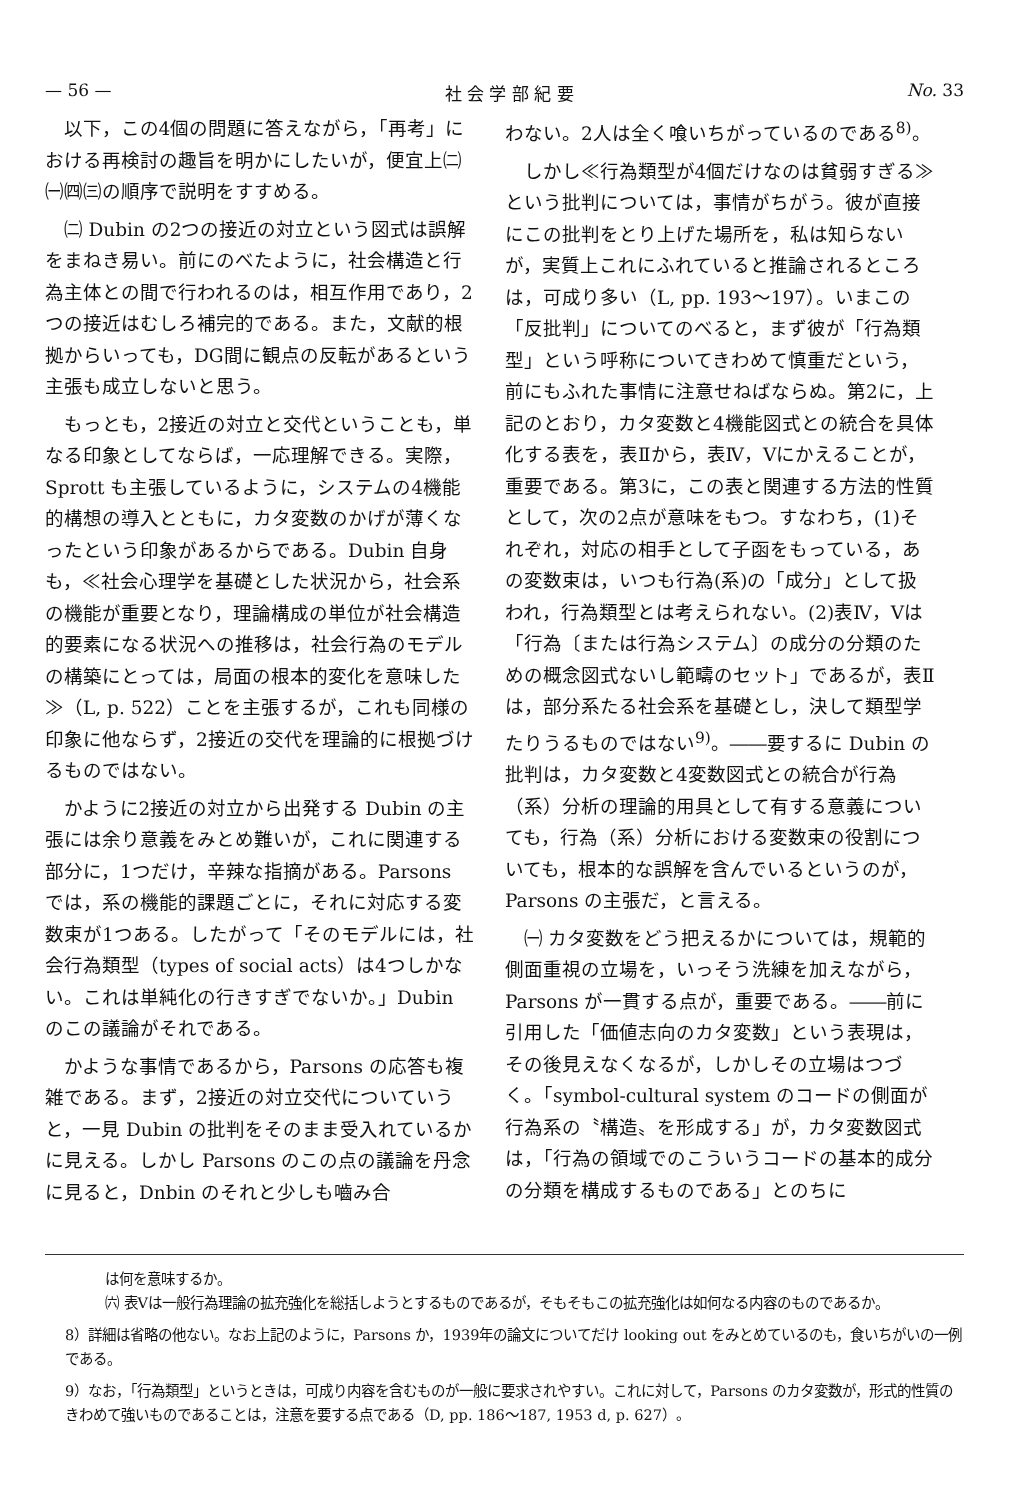— 56 — 社 会 学 部 紀 要 No. 33
以下，この4個の問題に答えながら，「再考」における再検討の趣旨を明かにしたいが，便宜上㈡㈠㈣㈢の順序で説明をすすめる。
㈡ Dubin の2つの接近の対立という図式は誤解をまねき易い。前にのべたように，社会構造と行為主体との間で行われるのは，相互作用であり，2つの接近はむしろ補完的である。また，文献的根拠からいっても，DG間に観点の反転があるという主張も成立しないと思う。
もっとも，2接近の対立と交代ということも，単なる印象としてならば，一応理解できる。実際，Sprott も主張しているように，システムの4機能的構想の導入とともに，カタ変数のかげが薄くなったという印象があるからである。Dubin 自身も，≪社会心理学を基礎とした状況から，社会系の機能が重要となり，理論構成の単位が社会構造的要素になる状況への推移は，社会行為のモデルの構築にとっては，局面の根本的変化を意味した≫（L, p. 522）ことを主張するが，これも同様の印象に他ならず，2接近の交代を理論的に根拠づけるものではない。
かように2接近の対立から出発する Dubin の主張には余り意義をみとめ難いが，これに関連する部分に，1つだけ，辛辣な指摘がある。Parsons では，系の機能的課題ごとに，それに対応する変数束が1つある。したがって「そのモデルには，社会行為類型（types of social acts）は4つしかない。これは単純化の行きすぎでないか。」Dubin のこの議論がそれである。
かような事情であるから，Parsons の応答も複雑である。まず，2接近の対立交代についていうと，一見 Dubin の批判をそのまま受入れているかに見える。しかし Parsons のこの点の議論を丹念に見ると，Dnbin のそれと少しも嚙み合
わない。2人は全く喰いちがっているのである<sup>8)</sup>。
しかし≪行為類型が4個だけなのは貧弱すぎる≫という批判については，事情がちがう。彼が直接にこの批判をとり上げた場所を，私は知らないが，実質上これにふれていると推論されるところは，可成り多い（L, pp. 193〜197）。いまこの「反批判」についてのべると，まず彼が「行為類型」という呼称についてきわめて慎重だという，前にもふれた事情に注意せねばならぬ。第2に，上記のとおり，カタ変数と4機能図式との統合を具体化する表を，表Ⅱから，表Ⅳ，Ⅴにかえることが，重要である。第3に，この表と関連する方法的性質として，次の2点が意味をもつ。すなわち，(1)それぞれ，対応の相手として子函をもっている，あの変数束は，いつも行為(系)の「成分」として扱われ，行為類型とは考えられない。(2)表Ⅳ，Ⅴは「行為〔または行為システム〕の成分の分類のための概念図式ないし範疇のセット」であるが，表Ⅱは，部分系たる社会系を基礎とし，決して類型学たりうるものではない<sup>9)</sup>。――要するに Dubin の批判は，カタ変数と4変数図式との統合が行為（系）分析の理論的用具として有する意義についても，行為（系）分析における変数束の役割についても，根本的な誤解を含んでいるというのが，Parsons の主張だ，と言える。
㈠ カタ変数をどう把えるかについては，規範的側面重視の立場を，いっそう洗練を加えながら，Parsons が一貫する点が，重要である。――前に引用した「価値志向のカタ変数」という表現は，その後見えなくなるが，しかしその立場はつづく。「symbol-cultural system のコードの側面が行為系の〝構造〟を形成する」が，カタ変数図式は，「行為の領域でのこういうコードの基本的成分の分類を構成するものである」とのちに
は何を意味するか。
㈥ 表Ⅴは一般行為理論の拡充強化を総括しようとするものであるが，そもそもこの拡充強化は如何なる内容のものであるか。
8）詳細は省略の他ない。なお上記のように，Parsons か，1939年の論文についてだけ looking out をみとめているのも，食いちがいの一例である。
9）なお，「行為類型」というときは，可成り内容を含むものが一般に要求されやすい。これに対して，Parsons のカタ変数が，形式的性質のきわめて強いものであることは，注意を要する点である（D, pp. 186〜187, 1953 d, p. 627）。